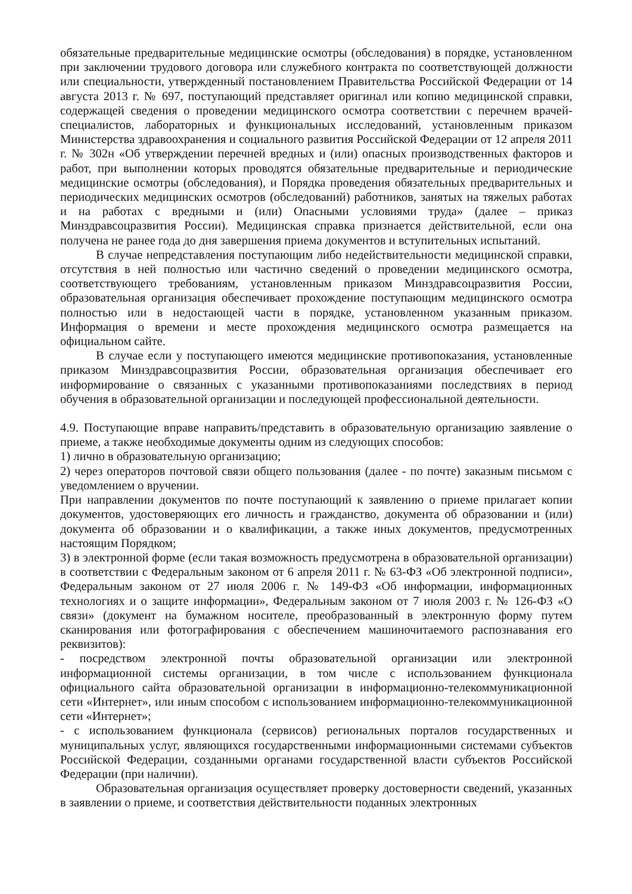обязательные предварительные медицинские осмотры (обследования) в порядке, установленном при заключении трудового договора или служебного контракта по соответствующей должности или специальности, утвержденный постановлением Правительства Российской Федерации от 14 августа 2013 г. № 697, поступающий представляет оригинал или копию медицинской справки, содержащей сведения о проведении медицинского осмотра соответствии с перечнем врачей-специалистов, лабораторных и функциональных исследований, установленным приказом Министерства здравоохранения и социального развития Российской Федерации от 12 апреля 2011 г. № 302н «Об утверждении перечней вредных и (или) опасных производственных факторов и работ, при выполнении которых проводятся обязательные предварительные и периодические медицинские осмотры (обследования), и Порядка проведения обязательных предварительных и периодических медицинских осмотров (обследований) работников, занятых на тяжелых работах и на работах с вредными и (или) Опасными условиями труда» (далее – приказ Минздравсоцразвития России). Медицинская справка признается действительной, если она получена не ранее года до дня завершения приема документов и вступительных испытаний.
В случае непредставления поступающим либо недействительности медицинской справки, отсутствия в ней полностью или частично сведений о проведении медицинского осмотра, соответствующего требованиям, установленным приказом Минздравсоцразвития России, образовательная организация обеспечивает прохождение поступающим медицинского осмотра полностью или в недостающей части в порядке, установленном указанным приказом. Информация о времени и месте прохождения медицинского осмотра размещается на официальном сайте.
В случае если у поступающего имеются медицинские противопоказания, установленные приказом Минздравсоцразвития России, образовательная организация обеспечивает его информирование о связанных с указанными противопоказаниями последствиях в период обучения в образовательной организации и последующей профессиональной деятельности.
4.9. Поступающие вправе направить/представить в образовательную организацию заявление о приеме, а также необходимые документы одним из следующих способов:
1) лично в образовательную организацию;
2) через операторов почтовой связи общего пользования (далее - по почте) заказным письмом с уведомлением о вручении.
При направлении документов по почте поступающий к заявлению о приеме прилагает копии документов, удостоверяющих его личность и гражданство, документа об образовании и (или) документа об образовании и о квалификации, а также иных документов, предусмотренных настоящим Порядком;
3) в электронной форме (если такая возможность предусмотрена в образовательной организации) в соответствии с Федеральным законом от 6 апреля 2011 г. № 63-ФЗ «Об электронной подписи», Федеральным законом от 27 июля 2006 г. № 149-ФЗ «Об информации, информационных технологиях и о защите информации», Федеральным законом от 7 июля 2003 г. № 126-ФЗ «О связи» (документ на бумажном носителе, преобразованный в электронную форму путем сканирования или фотографирования с обеспечением машиночитаемого распознавания его реквизитов):
- посредством электронной почты образовательной организации или электронной информационной системы организации, в том числе с использованием функционала официального сайта образовательной организации в информационно-телекоммуникационной сети «Интернет», или иным способом с использованием информационно-телекоммуникационной сети «Интернет»;
- с использованием функционала (сервисов) региональных порталов государственных и муниципальных услуг, являющихся государственными информационными системами субъектов Российской Федерации, созданными органами государственной власти субъектов Российской Федерации (при наличии).
Образовательная организация осуществляет проверку достоверности сведений, указанных в заявлении о приеме, и соответствия действительности поданных электронных